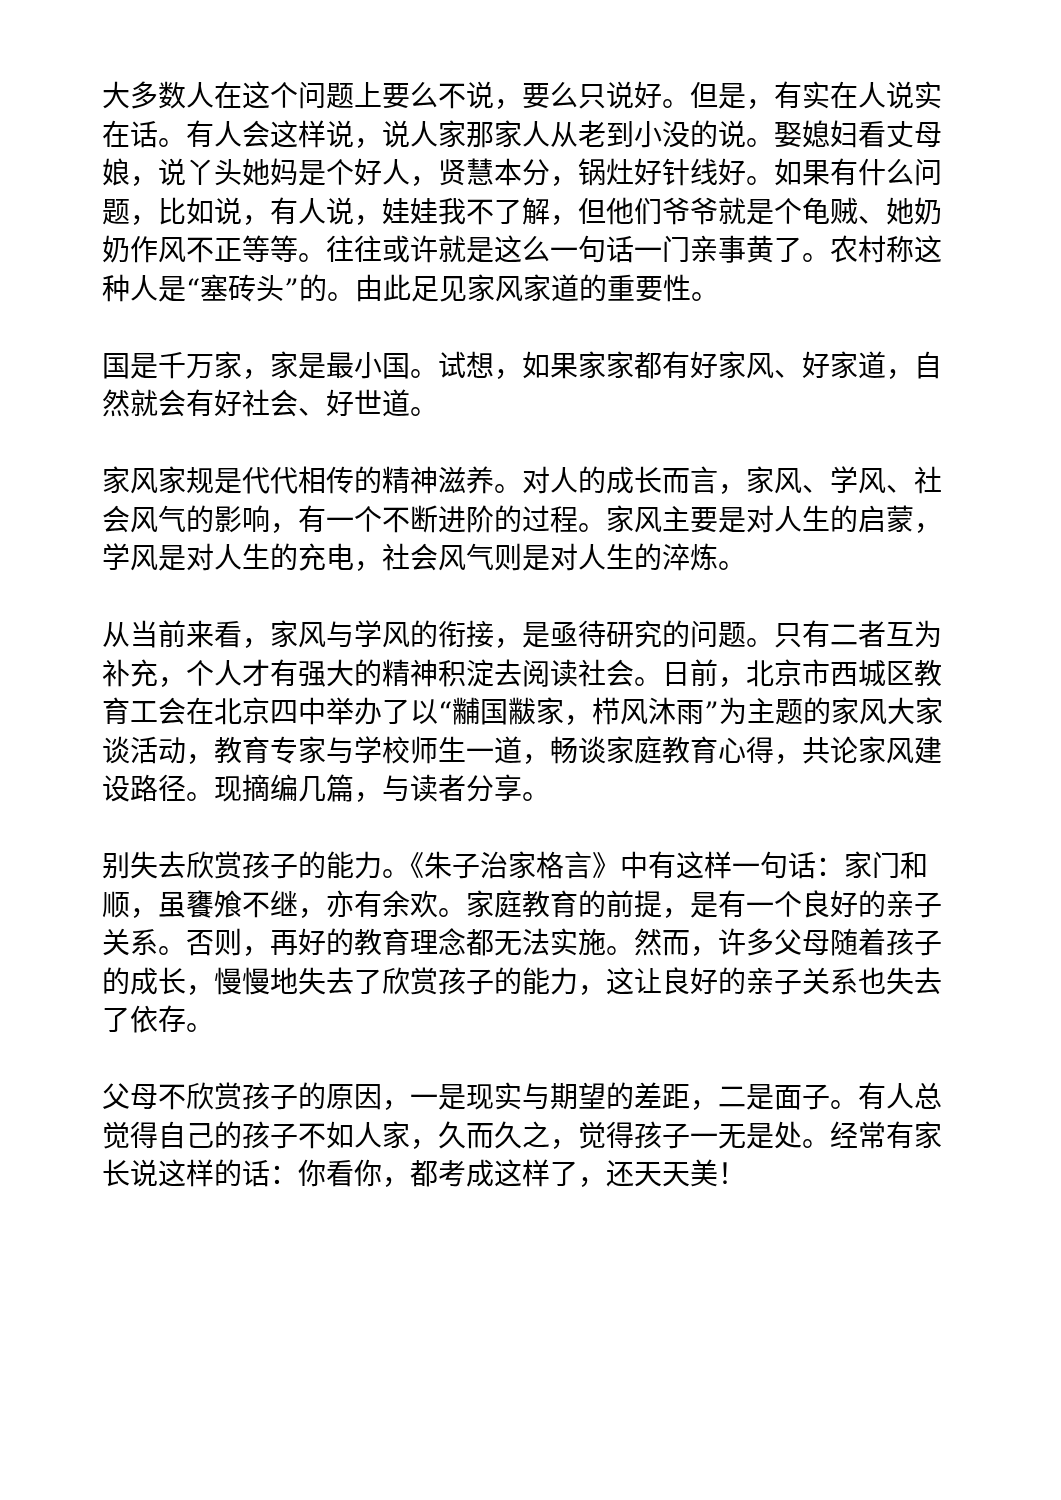大多数人在这个问题上要么不说，要么只说好。但是，有实在人说实在话。有人会这样说，说人家那家人从老到小没的说。娶媳妇看丈母娘，说丫头她妈是个好人，贤慧本分，锅灶好针线好。如果有什么问题，比如说，有人说，娃娃我不了解，但他们爷爷就是个龟贼、她奶奶作风不正等等。往往或许就是这么一句话一门亲事黄了。农村称这种人是“塞砖头”的。由此足见家风家道的重要性。
国是千万家，家是最小国。试想，如果家家都有好家风、好家道，自然就会有好社会、好世道。
家风家规是代代相传的精神滋养。对人的成长而言，家风、学风、社会风气的影响，有一个不断进阶的过程。家风主要是对人生的启蒙，学风是对人生的充电，社会风气则是对人生的淬炼。
从当前来看，家风与学风的衔接，是亟待研究的问题。只有二者互为补充，个人才有强大的精神积淀去阅读社会。日前，北京市西城区教育工会在北京四中举办了以“黼国黻家，栉风沐雨”为主题的家风大家谈活动，教育专家与学校师生一道，畅谈家庭教育心得，共论家风建设路径。现摘编几篇，与读者分享。
别失去欣赏孩子的能力。《朱子治家格言》中有这样一句话：家门和顺，虽饔飧不继，亦有余欢。家庭教育的前提，是有一个良好的亲子关系。否则，再好的教育理念都无法实施。然而，许多父母随着孩子的成长，慢慢地失去了欣赏孩子的能力，这让良好的亲子关系也失去了依存。
父母不欣赏孩子的原因，一是现实与期望的差距，二是面子。有人总觉得自己的孩子不如人家，久而久之，觉得孩子一无是处。经常有家长说这样的话：你看你，都考成这样了，还天天美！